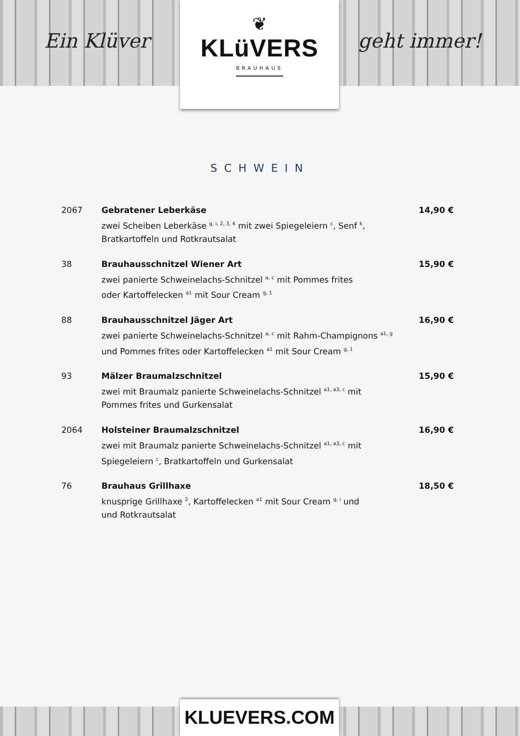Ein Klüver
❦
KLüVERS
BRAUHAUS
geht immer!
SCHWEIN
2067 Gebratener Leberkäse
zwei Scheiben Leberkäse <sup>g, i, 2, 3, 4</sup> mit zwei Spiegeleiern <sup>c</sup>, Senf <sup>k</sup>,
Bratkartoffeln und Rotkrautsalat
14,90 €
38 Brauhausschnitzel Wiener Art
zwei panierte Schweinelachs-Schnitzel <sup>a, c</sup> mit Pommes frites
oder Kartoffelecken <sup>a1</sup> mit Sour Cream <sup>g, 1</sup>
15,90 €
88 Brauhausschnitzel Jäger Art
zwei panierte Schweinelachs-Schnitzel <sup>a, c</sup> mit Rahm-Champignons <sup>a1, g</sup>
und Pommes frites oder Kartoffelecken <sup>a1</sup> mit Sour Cream <sup>g, 1</sup>
16,90 €
93 Mälzer Braumalzschnitzel
zwei mit Braumalz panierte Schweinelachs-Schnitzel <sup>a1, a3, c</sup> mit
Pommes frites und Gurkensalat
15,90 €
2064 Holsteiner Braumalzschnitzel
zwei mit Braumalz panierte Schweinelachs-Schnitzel <sup>a1, a3, c</sup> mit
Spiegeleiern <sup>c</sup>, Bratkartoffeln und Gurkensalat
16,90 €
76 Brauhaus Grillhaxe
knusprige Grillhaxe <sup>2</sup>, Kartoffelecken <sup>a1</sup> mit Sour Cream <sup>g, i</sup> und
und Rotkrautsalat
18,50 €
KLUEVERS.COM